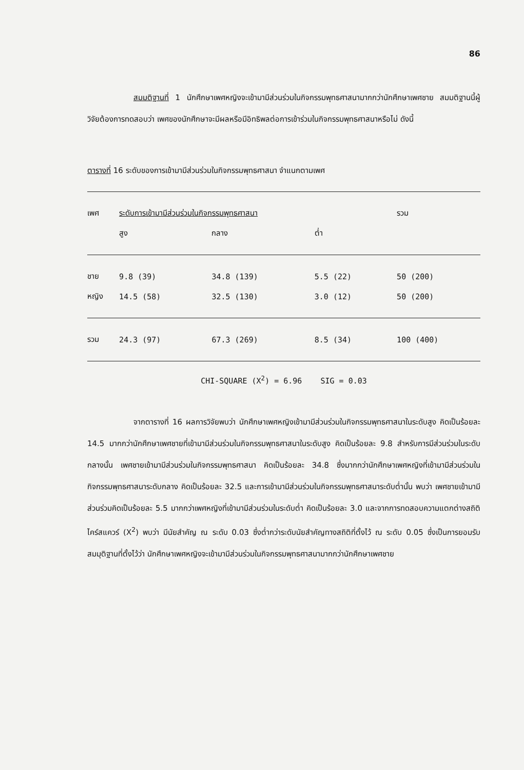86
สมมติฐานที่ 1 นักศึกษาเพศหญิงจะเข้ามามีส่วนร่วมในกิจกรรมพุทธศาสนามากกว่านักศึกษาเพศชาย สมมติฐานนี้ผู้วิจัยต้องการทดสอบว่า เพศของนักศึกษาจะมีผลหรือมีอิทธิพลต่อการเข้าร่วมในกิจกรรมพุทธศาสนาหรือไม่ ดังนี้
ตารางที่ 16 ระดับของการเข้ามามีส่วนร่วมในกิจกรรมพุทธศาสนา จำแนกตามเพศ
| เพศ | ระดับการเข้ามามีส่วนร่วมในกิจกรรมพุทธศาสนา | | | รวม |
| --- | --- | --- | --- | --- |
| | สูง | กลาง | ต่ำ | |
| ชาย | 9.8 (39) | 34.8 (139) | 5.5 (22) | 50 (200) |
| หญิง | 14.5 (58) | 32.5 (130) | 3.0 (12) | 50 (200) |
| รวม | 24.3 (97) | 67.3 (269) | 8.5 (34) | 100 (400) |
CHI-SQUARE (X<sup>2</sup>) = 6.96 SIG = 0.03
จากตารางที่ 16 ผลการวิจัยพบว่า นักศึกษาเพศหญิงเข้ามามีส่วนร่วมในกิจกรรมพุทธศาสนาในระดับสูง คิดเป็นร้อยละ 14.5 มากกว่านักศึกษาเพศชายที่เข้ามามีส่วนร่วมในกิจกรรมพุทธศาสนาในระดับสูง คิดเป็นร้อยละ 9.8 สำหรับการมีส่วนร่วมในระดับกลางนั้น เพศชายเข้ามามีส่วนร่วมในกิจกรรมพุทธศาสนา คิดเป็นร้อยละ 34.8 ซึ่งมากกว่านักศึกษาเพศหญิงที่เข้ามามีส่วนร่วมในกิจกรรมพุทธศาสนาระดับกลาง คิดเป็นร้อยละ 32.5 และการเข้ามามีส่วนร่วมในกิจกรรมพุทธศาสนาระดับต่ำนั้น พบว่า เพศชายเข้ามามีส่วนร่วมคิดเป็นร้อยละ 5.5 มากกว่าเพศหญิงที่เข้ามามีส่วนร่วมในระดับต่ำ คิดเป็นร้อยละ 3.0 และจากการทดสอบความแตกต่างสถิติไคร์สแควร์ (X<sup>2</sup>) พบว่า มีนัยสำคัญ ณ ระดับ 0.03 ซึ่งต่ำกว่าระดับนัยสำคัญทางสถิติที่ตั้งไว้ ณ ระดับ 0.05 ซึ่งเป็นการยอมรับสมมุติฐานที่ตั้งไว้ว่า นักศึกษาเพศหญิงจะเข้ามามีส่วนร่วมในกิจกรรมพุทธศาสนามากกว่านักศึกษาเพศชาย